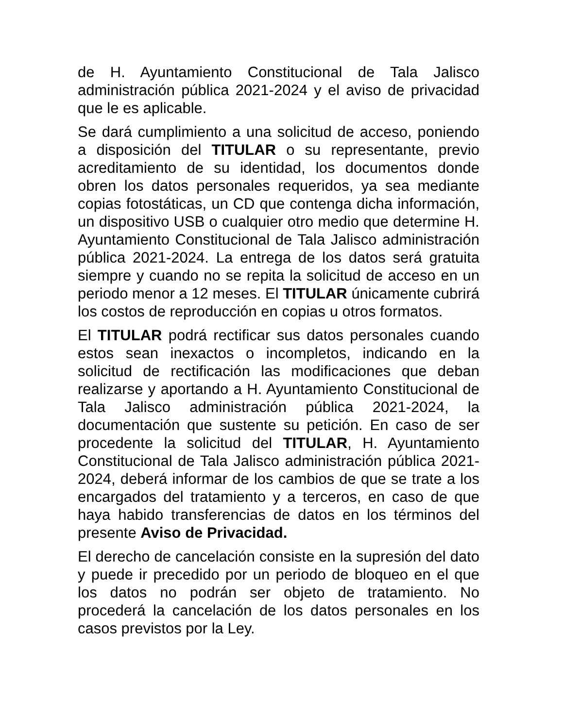de H. Ayuntamiento Constitucional de Tala Jalisco administración pública 2021-2024 y el aviso de privacidad que le es aplicable.
Se dará cumplimiento a una solicitud de acceso, poniendo a disposición del TITULAR o su representante, previo acreditamiento de su identidad, los documentos donde obren los datos personales requeridos, ya sea mediante copias fotostáticas, un CD que contenga dicha información, un dispositivo USB o cualquier otro medio que determine H. Ayuntamiento Constitucional de Tala Jalisco administración pública 2021-2024. La entrega de los datos será gratuita siempre y cuando no se repita la solicitud de acceso en un periodo menor a 12 meses. El TITULAR únicamente cubrirá los costos de reproducción en copias u otros formatos.
El TITULAR podrá rectificar sus datos personales cuando estos sean inexactos o incompletos, indicando en la solicitud de rectificación las modificaciones que deban realizarse y aportando a H. Ayuntamiento Constitucional de Tala Jalisco administración pública 2021-2024, la documentación que sustente su petición. En caso de ser procedente la solicitud del TITULAR, H. Ayuntamiento Constitucional de Tala Jalisco administración pública 2021-2024, deberá informar de los cambios de que se trate a los encargados del tratamiento y a terceros, en caso de que haya habido transferencias de datos en los términos del presente Aviso de Privacidad.
El derecho de cancelación consiste en la supresión del dato y puede ir precedido por un periodo de bloqueo en el que los datos no podrán ser objeto de tratamiento. No procederá la cancelación de los datos personales en los casos previstos por la Ley.